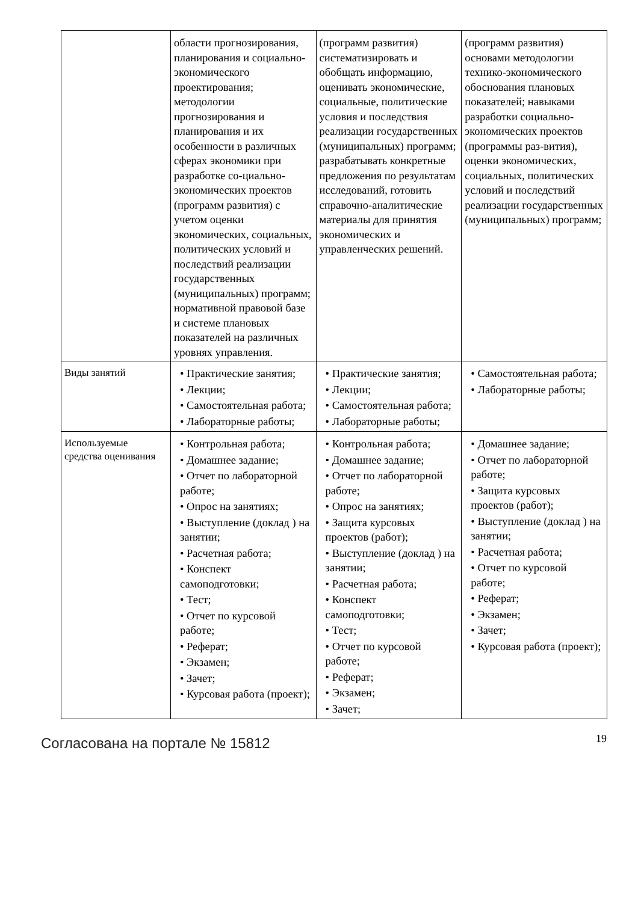| | области прогнозирования, планирования и социально-экономического проектирования; методологии прогнозирования и планирования и их особенности в различных сферах экономики при разработке со-циально-экономических проектов (программ развития) с учетом оценки экономических, социальных, политических условий и последствий реализации государственных (муниципальных) программ; нормативной правовой базе и системе плановых показателей на различных уровнях управления. | (программ развития) систематизировать и обобщать информацию, оценивать экономические, социальные, политические условия и последствия реализации государственных (муниципальных) программ; разрабатывать конкретные предложения по результатам исследований, готовить справочно-аналитические материалы для принятия экономических и управленческих решений. | (программ развития) основами методологии технико-экономического обоснования плановых показателей; навыками разработки социально-экономических проектов (программы раз-вития), оценки экономических, социальных, политических условий и последствий реализации государственных (муниципальных) программ; |
| Виды занятий | • Практические занятия; • Лекции; • Самостоятельная работа; • Лабораторные работы; | • Практические занятия; • Лекции; • Самостоятельная работа; • Лабораторные работы; | • Самостоятельная работа; • Лабораторные работы; |
| Используемые средства оценивания | • Контрольная работа; • Домашнее задание; • Отчет по лабораторной работе; • Опрос на занятиях; • Выступление (доклад ) на занятии; • Расчетная работа; • Конспект самоподготовки; • Тест; • Отчет по курсовой работе; • Реферат; • Экзамен; • Зачет; • Курсовая работа (проект); | • Контрольная работа; • Домашнее задание; • Отчет по лабораторной работе; • Опрос на занятиях; • Защита курсовых проектов (работ); • Выступление (доклад ) на занятии; • Расчетная работа; • Конспект самоподготовки; • Тест; • Отчет по курсовой работе; • Реферат; • Экзамен; • Зачет; | • Домашнее задание; • Отчет по лабораторной работе; • Защита курсовых проектов (работ); • Выступление (доклад ) на занятии; • Расчетная работа; • Отчет по курсовой работе; • Реферат; • Экзамен; • Зачет; • Курсовая работа (проект); |
Согласована на портале № 15812 19